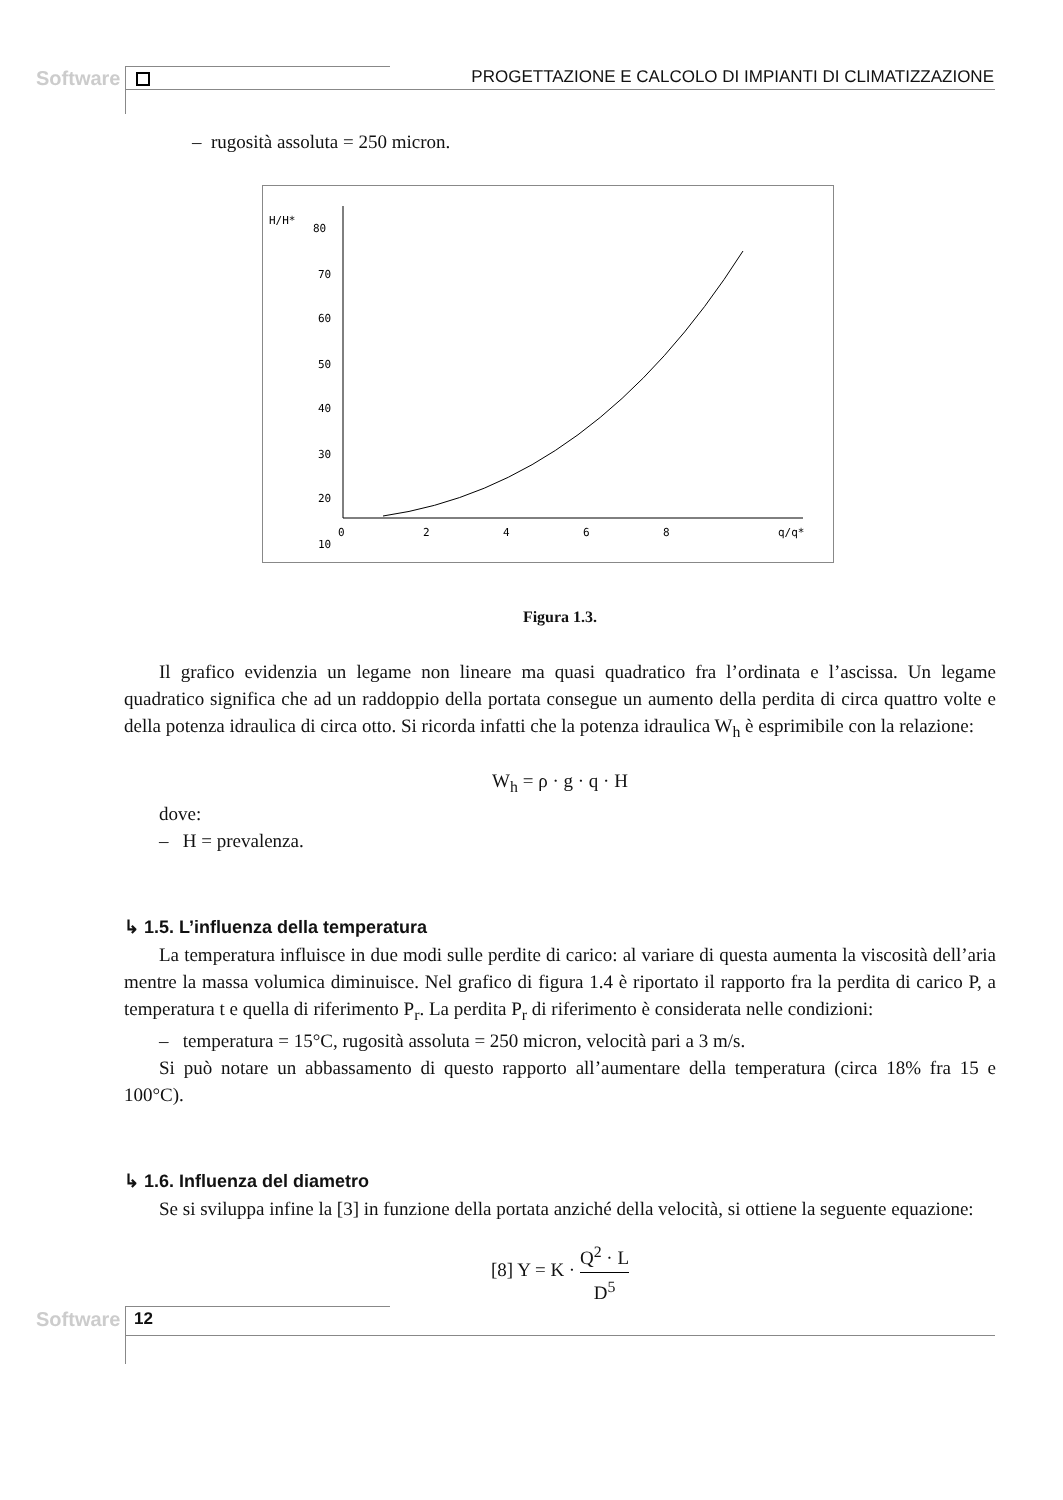Software
PROGETTAZIONE E CALCOLO DI IMPIANTI DI CLIMATIZZAZIONE
– rugosità assoluta = 250 micron.
H/H*
80
70
60
50
40
30
20
10
0
2
4
6
8
q/q*
Figura 1.3.
Il grafico evidenzia un legame non lineare ma quasi quadratico fra l’ordinata e l’ascissa. Un legame quadratico significa che ad un raddoppio della portata consegue un aumento della perdita di circa quattro volte e della potenza idraulica di circa otto. Si ricorda infatti che la potenza idraulica W<sub>h</sub> è esprimibile con la relazione:
W<sub>h</sub> = ρ · g · q · H
dove:
– H = prevalenza.
↳ 1.5. L’influenza della temperatura
La temperatura influisce in due modi sulle perdite di carico: al variare di questa aumenta la viscosità dell’aria mentre la massa volumica diminuisce. Nel grafico di figura 1.4 è riportato il rapporto fra la perdita di carico P, a temperatura t e quella di riferimento P<sub>r</sub>. La perdita P<sub>r</sub> di riferimento è considerata nelle condizioni:
– temperatura = 15°C, rugosità assoluta = 250 micron, velocità pari a 3 m/s.
Si può notare un abbassamento di questo rapporto all’aumentare della temperatura (circa 18% fra 15 e 100°C).
↳ 1.6. Influenza del diametro
Se si sviluppa infine la [3] in funzione della portata anziché della velocità, si ottiene la seguente equazione:
[8] Y = K · Q<sup>2</sup> · L D<sup>5</sup>
Software 12